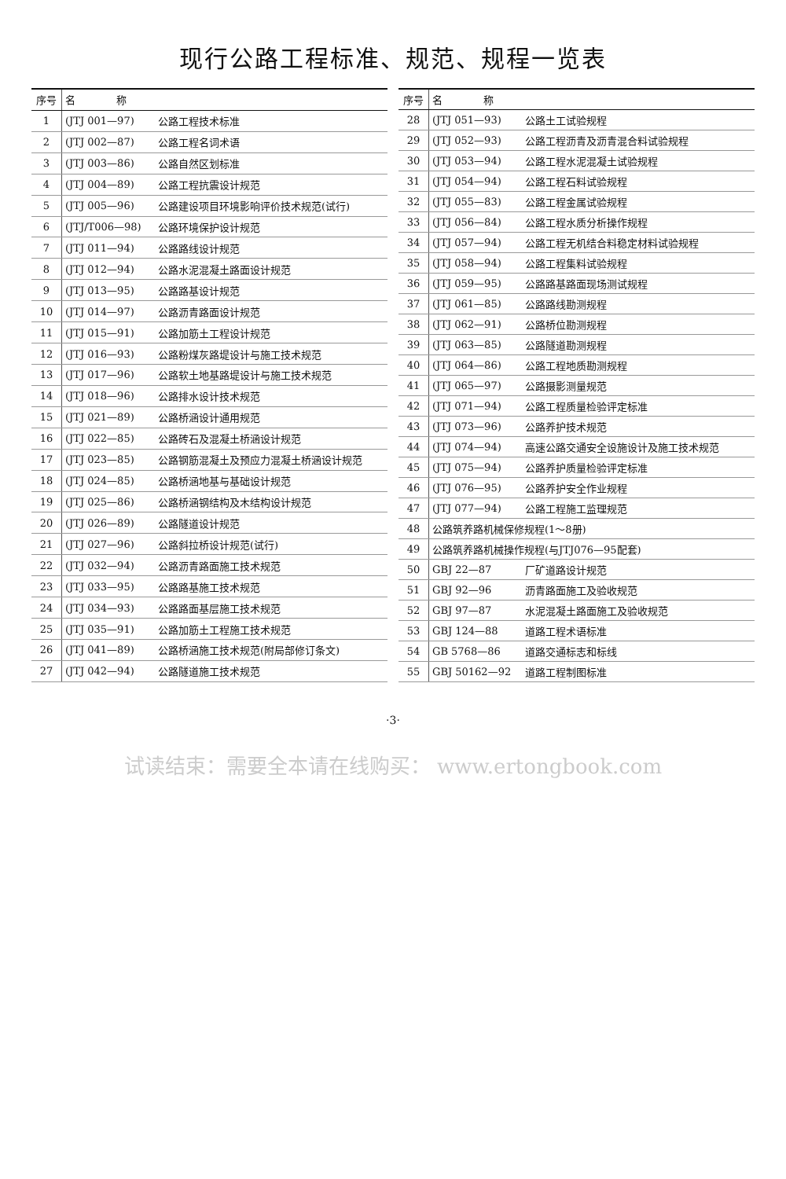现行公路工程标准、规范、规程一览表
| 序号 | 名 称 | |
| --- | --- | --- |
| 1 | (JTJ 001—97) | 公路工程技术标准 |
| 2 | (JTJ 002—87) | 公路工程名词术语 |
| 3 | (JTJ 003—86) | 公路自然区划标准 |
| 4 | (JTJ 004—89) | 公路工程抗震设计规范 |
| 5 | (JTJ 005—96) | 公路建设项目环境影响评价技术规范(试行) |
| 6 | (JTJ/T006—98) | 公路环境保护设计规范 |
| 7 | (JTJ 011—94) | 公路路线设计规范 |
| 8 | (JTJ 012—94) | 公路水泥混凝土路面设计规范 |
| 9 | (JTJ 013—95) | 公路路基设计规范 |
| 10 | (JTJ 014—97) | 公路沥青路面设计规范 |
| 11 | (JTJ 015—91) | 公路加筋土工程设计规范 |
| 12 | (JTJ 016—93) | 公路粉煤灰路堤设计与施工技术规范 |
| 13 | (JTJ 017—96) | 公路软土地基路堤设计与施工技术规范 |
| 14 | (JTJ 018—96) | 公路排水设计技术规范 |
| 15 | (JTJ 021—89) | 公路桥涵设计通用规范 |
| 16 | (JTJ 022—85) | 公路砖石及混凝土桥涵设计规范 |
| 17 | (JTJ 023—85) | 公路钢筋混凝土及预应力混凝土桥涵设计规范 |
| 18 | (JTJ 024—85) | 公路桥涵地基与基础设计规范 |
| 19 | (JTJ 025—86) | 公路桥涵钢结构及木结构设计规范 |
| 20 | (JTJ 026—89) | 公路隧道设计规范 |
| 21 | (JTJ 027—96) | 公路斜拉桥设计规范(试行) |
| 22 | (JTJ 032—94) | 公路沥青路面施工技术规范 |
| 23 | (JTJ 033—95) | 公路路基施工技术规范 |
| 24 | (JTJ 034—93) | 公路路面基层施工技术规范 |
| 25 | (JTJ 035—91) | 公路加筋土工程施工技术规范 |
| 26 | (JTJ 041—89) | 公路桥涵施工技术规范(附局部修订条文) |
| 27 | (JTJ 042—94) | 公路隧道施工技术规范 |
| 序号 | 名 称 | |
| --- | --- | --- |
| 28 | (JTJ 051—93) | 公路土工试验规程 |
| 29 | (JTJ 052—93) | 公路工程沥青及沥青混合料试验规程 |
| 30 | (JTJ 053—94) | 公路工程水泥混凝土试验规程 |
| 31 | (JTJ 054—94) | 公路工程石料试验规程 |
| 32 | (JTJ 055—83) | 公路工程金属试验规程 |
| 33 | (JTJ 056—84) | 公路工程水质分析操作规程 |
| 34 | (JTJ 057—94) | 公路工程无机结合料稳定材料试验规程 |
| 35 | (JTJ 058—94) | 公路工程集料试验规程 |
| 36 | (JTJ 059—95) | 公路路基路面现场测试规程 |
| 37 | (JTJ 061—85) | 公路路线勘测规程 |
| 38 | (JTJ 062—91) | 公路桥位勘测规程 |
| 39 | (JTJ 063—85) | 公路隧道勘测规程 |
| 40 | (JTJ 064—86) | 公路工程地质勘测规程 |
| 41 | (JTJ 065—97) | 公路摄影测量规范 |
| 42 | (JTJ 071—94) | 公路工程质量检验评定标准 |
| 43 | (JTJ 073—96) | 公路养护技术规范 |
| 44 | (JTJ 074—94) | 高速公路交通安全设施设计及施工技术规范 |
| 45 | (JTJ 075—94) | 公路养护质量检验评定标准 |
| 46 | (JTJ 076—95) | 公路养护安全作业规程 |
| 47 | (JTJ 077—94) | 公路工程施工监理规范 |
| 48 | 公路筑养路机械保修规程(1～8册) | |
| 49 | 公路筑养路机械操作规程(与JTJ076—95配套) | |
| 50 | GBJ 22—87 | 厂矿道路设计规范 |
| 51 | GBJ 92—96 | 沥青路面施工及验收规范 |
| 52 | GBJ 97—87 | 水泥混凝土路面施工及验收规范 |
| 53 | GBJ 124—88 | 道路工程术语标准 |
| 54 | GB 5768—86 | 道路交通标志和标线 |
| 55 | GBJ 50162—92 | 道路工程制图标准 |
·3·
试读结束：需要全本请在线购买： www.ertongbook.com